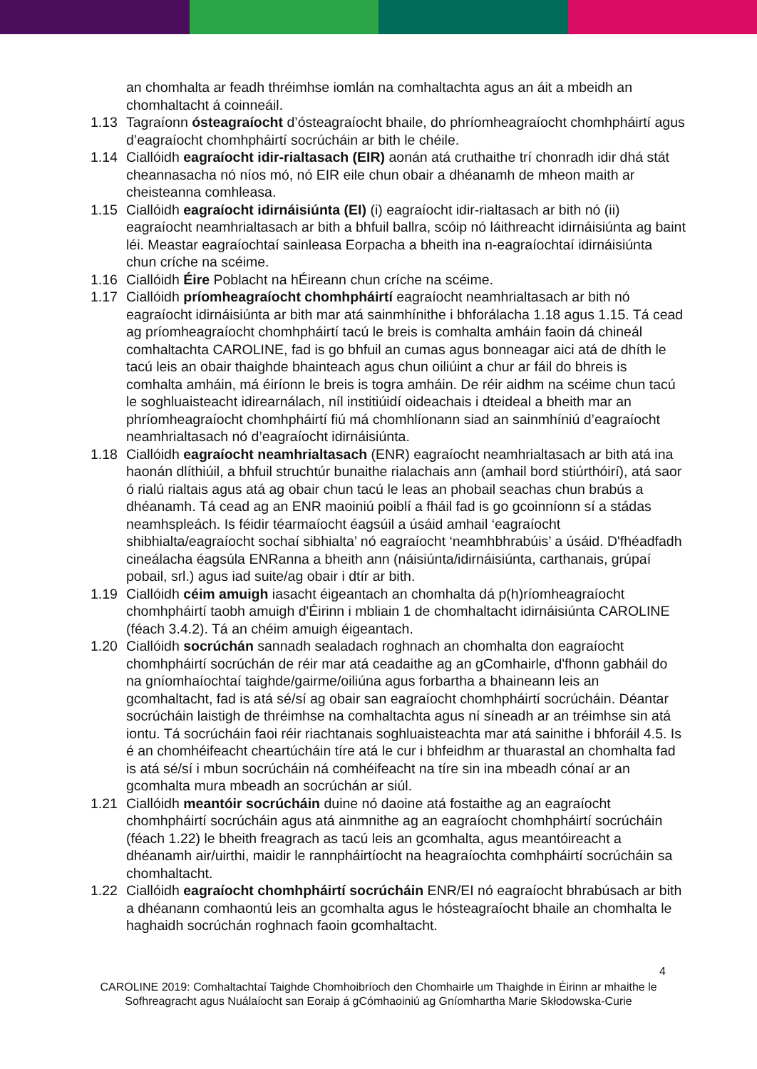an chomhalta ar feadh thréimhse iomlán na comhaltachta agus an áit a mbeidh an chomhaltacht á coinneáil.
1.13 Tagraíonn ósteagraíocht d’ósteagraíocht bhaile, do phríomheagraíocht chomhpháirtí agus d’eagraíocht chomhpháirtí socrúcháin ar bith le chéile.
1.14 Ciallóidh eagraíocht idir-rialtasach (EIR) aonán atá cruthaithe trí chonradh idir dhá stát cheannasacha nó níos mó, nó EIR eile chun obair a dhéanamh de mheon maith ar cheisteanna comhleasa.
1.15 Ciallóidh eagraíocht idirnáisiúnta (EI) (i) eagraíocht idir-rialtasach ar bith nó (ii) eagraíocht neamhrialtasach ar bith a bhfuil ballra, scóip nó láithreacht idirnáisiúnta ag baint léi. Meastar eagraíochtaí sainleasa Eorpacha a bheith ina n-eagraíochtaí idirnáisiúnta chun críche na scéime.
1.16 Ciallóidh Éire Poblacht na hÉireann chun críche na scéime.
1.17 Ciallóidh príomheagraíocht chomhpháirtí eagraíocht neamhrialtasach ar bith nó eagraíocht idirnáisiúnta ar bith mar atá sainmhínithe i bhforálacha 1.18 agus 1.15. Tá cead ag príomheagraíocht chomhpháirtí tacú le breis is comhalta amháin faoin dá chineál comhaltachta CAROLINE, fad is go bhfuil an cumas agus bonneagar aici atá de dhíth le tacú leis an obair thaighde bhainteach agus chun oiliúint a chur ar fáil do bhreis is comhalta amháin, má éiríonn le breis is togra amháin. De réir aidhm na scéime chun tacú le soghluaisteacht idirearnálach, níl institiúidí oideachais i dteideal a bheith mar an phríomheagraíocht chomhpháirtí fiú má chomhlíonann siad an sainmhíniú d’eagraíocht neamhrialtasach nó d’eagraíocht idirnáisiúnta.
1.18 Ciallóidh eagraíocht neamhrialtasach (ENR) eagraíocht neamhrialtasach ar bith atá ina haonán dlíthiúil, a bhfuil struchtúr bunaithe rialachais ann (amhail bord stiúrthóirí), atá saor ó rialú rialtais agus atá ag obair chun tacú le leas an phobail seachas chun brabús a dhéanamh. Tá cead ag an ENR maoiniú poiblí a fháil fad is go gcoinníonn sí a stádas neamhspleách. Is féidir téarmaíocht éagsúil a úsáid amhail ‘eagraíocht shibhialta/eagraíocht sochaí sibhialta’ nó eagraíocht ‘neamhbhrabúis’ a úsáid. D'fhéadfadh cineálacha éagsúla ENRanna a bheith ann (náisiúnta/idirnáisiúnta, carthanais, grúpaí pobail, srl.) agus iad suite/ag obair i dtír ar bith.
1.19 Ciallóidh céim amuigh iasacht éigeantach an chomhalta dá p(h)ríomheagraíocht chomhpháirtí taobh amuigh d'Éirinn i mbliain 1 de chomhaltacht idirnáisiúnta CAROLINE (féach 3.4.2). Tá an chéim amuigh éigeantach.
1.20 Ciallóidh socrúchán sannadh sealadach roghnach an chomhalta don eagraíocht chomhpháirtí socrúchán de réir mar atá ceadaithe ag an gComhairle, d'fhonn gabháil do na gníomhaíochtaí taighde/gairme/oiliúna agus forbartha a bhaineann leis an gcomhaltacht, fad is atá sé/sí ag obair san eagraíocht chomhpháirtí socrúcháin. Déantar socrúcháin laistigh de thréimhse na comhaltachta agus ní síneadh ar an tréimhse sin atá iontu. Tá socrúcháin faoi réir riachtanais soghluaisteachta mar atá sainithe i bhforáil 4.5. Is é an chomhéifeacht cheartúcháin tíre atá le cur i bhfeidhm ar thuarastal an chomhalta fad is atá sé/sí i mbun socrúcháin ná comhéifeacht na tíre sin ina mbeadh cónaí ar an gcomhalta mura mbeadh an socrúchán ar siúl.
1.21 Ciallóidh meantóir socrúcháin duine nó daoine atá fostaithe ag an eagraíocht chomhpháirtí socrúcháin agus atá ainmnithe ag an eagraíocht chomhpháirtí socrúcháin (féach 1.22) le bheith freagrach as tacú leis an gcomhalta, agus meantóireacht a dhéanamh air/uirthi, maidir le rannpháirtíocht na heagraíochta comhpháirtí socrúcháin sa chomhaltacht.
1.22 Ciallóidh eagraíocht chomhpháirtí socrúcháin ENR/EI nó eagraíocht bhrabúsach ar bith a dhéanann comhaontú leis an gcomhalta agus le hósteagraíocht bhaile an chomhalta le haghaidh socrúchán roghnach faoin gcomhaltacht.
4
CAROLINE 2019: Comhaltachtaí Taighde Chomhoibríoch den Chomhairle um Thaighde in Éirinn ar mhaithe le Sofhreagracht agus Nuálaíocht san Eoraip á gCómhaoiniú ag Gníomhartha Marie Skłodowska-Curie